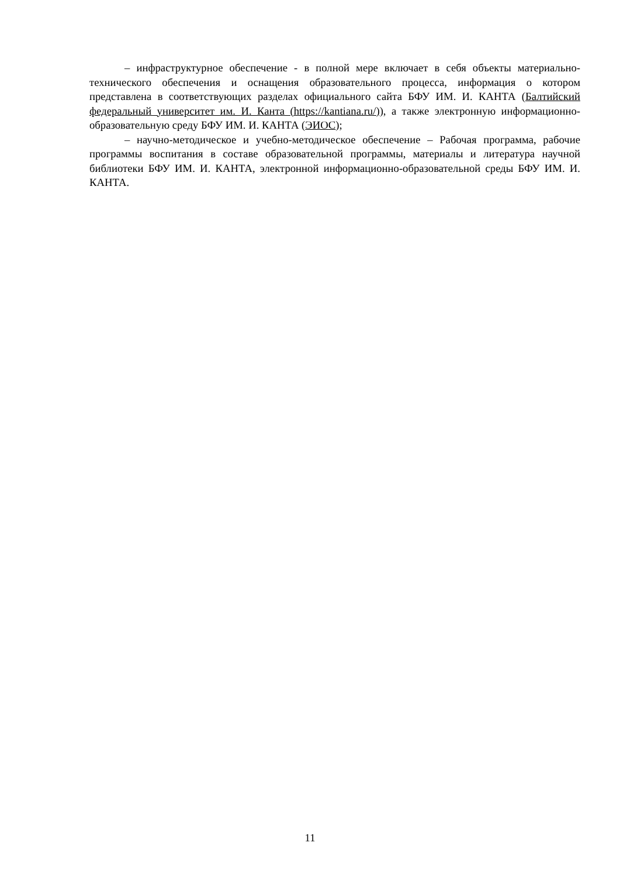– инфраструктурное обеспечение - в полной мере включает в себя объекты материально-технического обеспечения и оснащения образовательного процесса, информация о котором представлена в соответствующих разделах официального сайта БФУ ИМ. И. КАНТА (Балтийский федеральный университет им. И. Канта (https://kantiana.ru/)), а также электронную информационно-образовательную среду БФУ ИМ. И. КАНТА (ЭИОС);
– научно-методическое и учебно-методическое обеспечение – Рабочая программа, рабочие программы воспитания в составе образовательной программы, материалы и литература научной библиотеки БФУ ИМ. И. КАНТА, электронной информационно-образовательной среды БФУ ИМ. И. КАНТА.
11